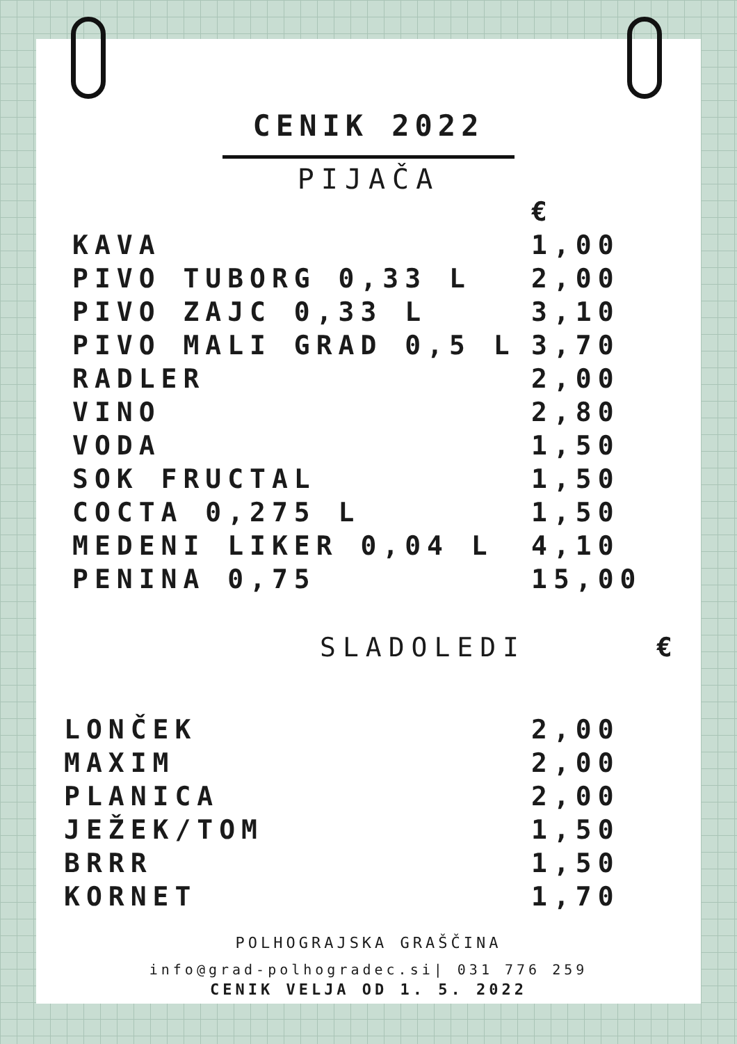CENIK 2022
PIJAČA
| | € |
| KAVA | 1,00 |
| PIVO TUBORG 0,33 L | 2,00 |
| PIVO ZAJC 0,33 L | 3,10 |
| PIVO MALI GRAD 0,5 L | 3,70 |
| RADLER | 2,00 |
| VINO | 2,80 |
| VODA | 1,50 |
| SOK FRUCTAL | 1,50 |
| COCTA 0,275 L | 1,50 |
| MEDENI LIKER 0,04 L | 4,10 |
| PENINA 0,75 | 15,00 |
| SLADOLEDI | € |
| LONČEK | 2,00 |
| MAXIM | 2,00 |
| PLANICA | 2,00 |
| JEŽEK/TOM | 1,50 |
| BRRR | 1,50 |
| KORNET | 1,70 |
POLHOGRAJSKA GRAŠČINA
info@grad-polhogradec.si| 031 776 259
CENIK VELJA OD 1. 5. 2022